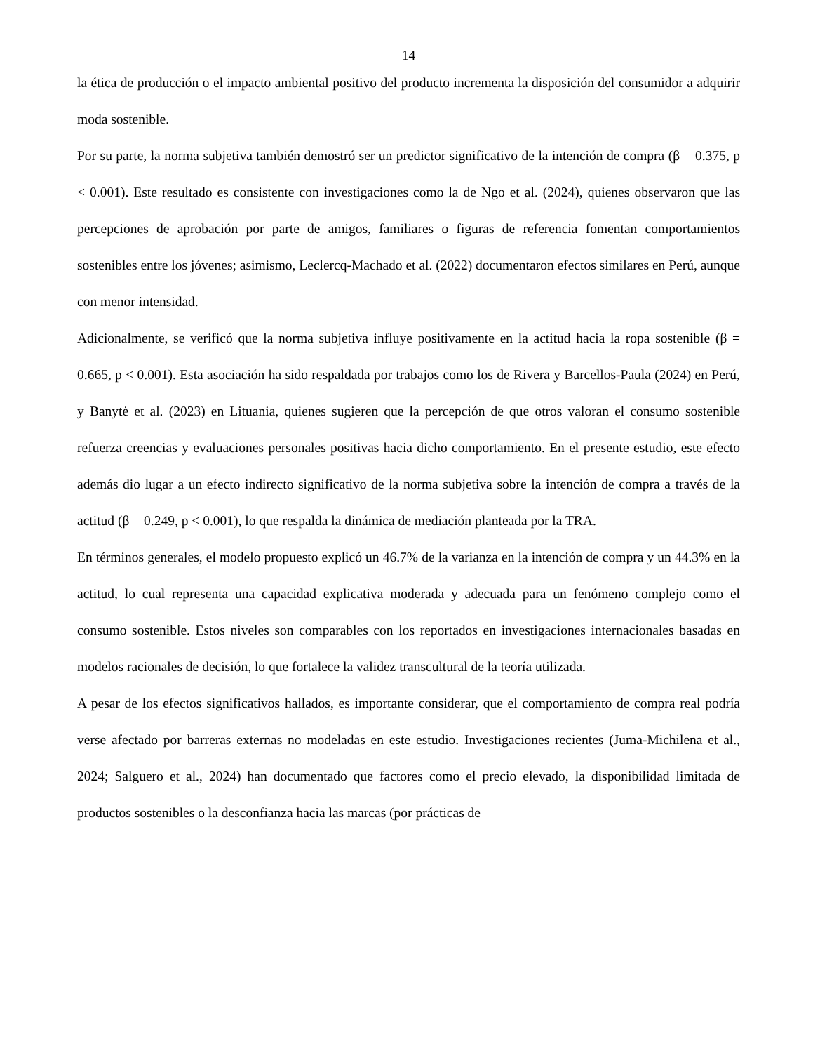14
la ética de producción o el impacto ambiental positivo del producto incrementa la disposición del consumidor a adquirir moda sostenible.
Por su parte, la norma subjetiva también demostró ser un predictor significativo de la intención de compra (β = 0.375, p < 0.001). Este resultado es consistente con investigaciones como la de Ngo et al. (2024), quienes observaron que las percepciones de aprobación por parte de amigos, familiares o figuras de referencia fomentan comportamientos sostenibles entre los jóvenes; asimismo, Leclercq-Machado et al. (2022) documentaron efectos similares en Perú, aunque con menor intensidad.
Adicionalmente, se verificó que la norma subjetiva influye positivamente en la actitud hacia la ropa sostenible (β = 0.665, p < 0.001). Esta asociación ha sido respaldada por trabajos como los de Rivera y Barcellos-Paula (2024) en Perú, y Banytė et al. (2023) en Lituania, quienes sugieren que la percepción de que otros valoran el consumo sostenible refuerza creencias y evaluaciones personales positivas hacia dicho comportamiento. En el presente estudio, este efecto además dio lugar a un efecto indirecto significativo de la norma subjetiva sobre la intención de compra a través de la actitud (β = 0.249, p < 0.001), lo que respalda la dinámica de mediación planteada por la TRA.
En términos generales, el modelo propuesto explicó un 46.7% de la varianza en la intención de compra y un 44.3% en la actitud, lo cual representa una capacidad explicativa moderada y adecuada para un fenómeno complejo como el consumo sostenible. Estos niveles son comparables con los reportados en investigaciones internacionales basadas en modelos racionales de decisión, lo que fortalece la validez transcultural de la teoría utilizada.
A pesar de los efectos significativos hallados, es importante considerar, que el comportamiento de compra real podría verse afectado por barreras externas no modeladas en este estudio. Investigaciones recientes (Juma-Michilena et al., 2024; Salguero et al., 2024) han documentado que factores como el precio elevado, la disponibilidad limitada de productos sostenibles o la desconfianza hacia las marcas (por prácticas de